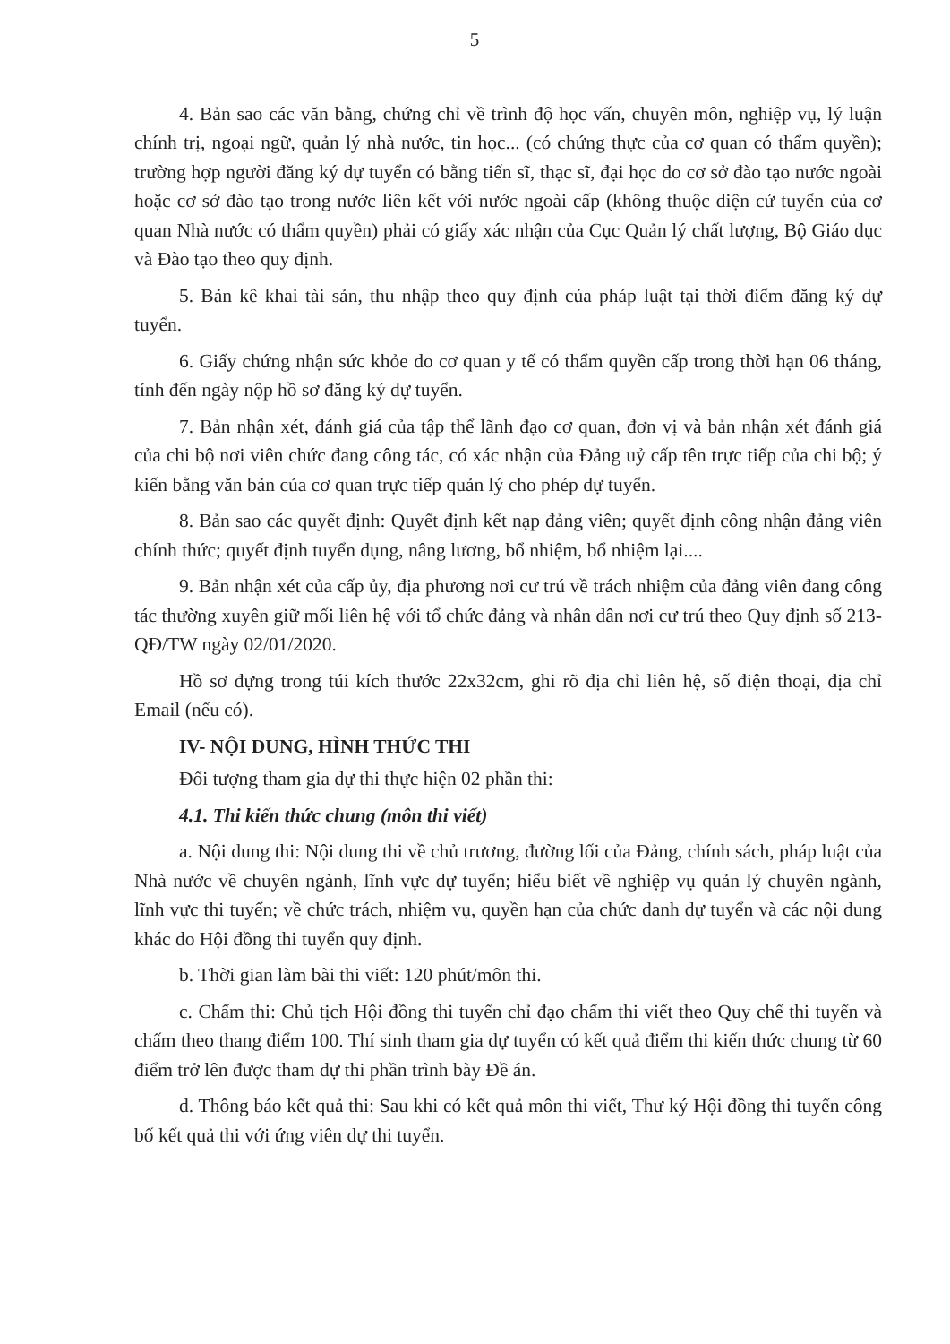5
4. Bản sao các văn bằng, chứng chỉ về trình độ học vấn, chuyên môn, nghiệp vụ, lý luận chính trị, ngoại ngữ, quản lý nhà nước, tin học... (có chứng thực của cơ quan có thẩm quyền); trường hợp người đăng ký dự tuyển có bằng tiến sĩ, thạc sĩ, đại học do cơ sở đào tạo nước ngoài hoặc cơ sở đào tạo trong nước liên kết với nước ngoài cấp (không thuộc diện cử tuyển của cơ quan Nhà nước có thẩm quyền) phải có giấy xác nhận của Cục Quản lý chất lượng, Bộ Giáo dục và Đào tạo theo quy định.
5. Bản kê khai tài sản, thu nhập theo quy định của pháp luật tại thời điểm đăng ký dự tuyển.
6. Giấy chứng nhận sức khỏe do cơ quan y tế có thẩm quyền cấp trong thời hạn 06 tháng, tính đến ngày nộp hồ sơ đăng ký dự tuyển.
7. Bản nhận xét, đánh giá của tập thể lãnh đạo cơ quan, đơn vị và bản nhận xét đánh giá của chi bộ nơi viên chức đang công tác, có xác nhận của Đảng uỷ cấp tên trực tiếp của chi bộ; ý kiến bằng văn bản của cơ quan trực tiếp quản lý cho phép dự tuyển.
8. Bản sao các quyết định: Quyết định kết nạp đảng viên; quyết định công nhận đảng viên chính thức; quyết định tuyển dụng, nâng lương, bổ nhiệm, bổ nhiệm lại....
9. Bản nhận xét của cấp ủy, địa phương nơi cư trú về trách nhiệm của đảng viên đang công tác thường xuyên giữ mối liên hệ với tổ chức đảng và nhân dân nơi cư trú theo Quy định số 213-QĐ/TW ngày 02/01/2020.
Hồ sơ đựng trong túi kích thước 22x32cm, ghi rõ địa chỉ liên hệ, số điện thoại, địa chỉ Email (nếu có).
IV- NỘI DUNG, HÌNH THỨC THI
Đối tượng tham gia dự thi thực hiện 02 phần thi:
4.1. Thi kiến thức chung (môn thi viết)
a. Nội dung thi: Nội dung thi về chủ trương, đường lối của Đảng, chính sách, pháp luật của Nhà nước về chuyên ngành, lĩnh vực dự tuyển; hiểu biết về nghiệp vụ quản lý chuyên ngành, lĩnh vực thi tuyển; về chức trách, nhiệm vụ, quyền hạn của chức danh dự tuyển và các nội dung khác do Hội đồng thi tuyển quy định.
b. Thời gian làm bài thi viết: 120 phút/môn thi.
c. Chấm thi: Chủ tịch Hội đồng thi tuyển chỉ đạo chấm thi viết theo Quy chế thi tuyển và chấm theo thang điểm 100. Thí sinh tham gia dự tuyển có kết quả điểm thi kiến thức chung từ 60 điểm trở lên được tham dự thi phần trình bày Đề án.
d. Thông báo kết quả thi: Sau khi có kết quả môn thi viết, Thư ký Hội đồng thi tuyển công bố kết quả thi với ứng viên dự thi tuyển.